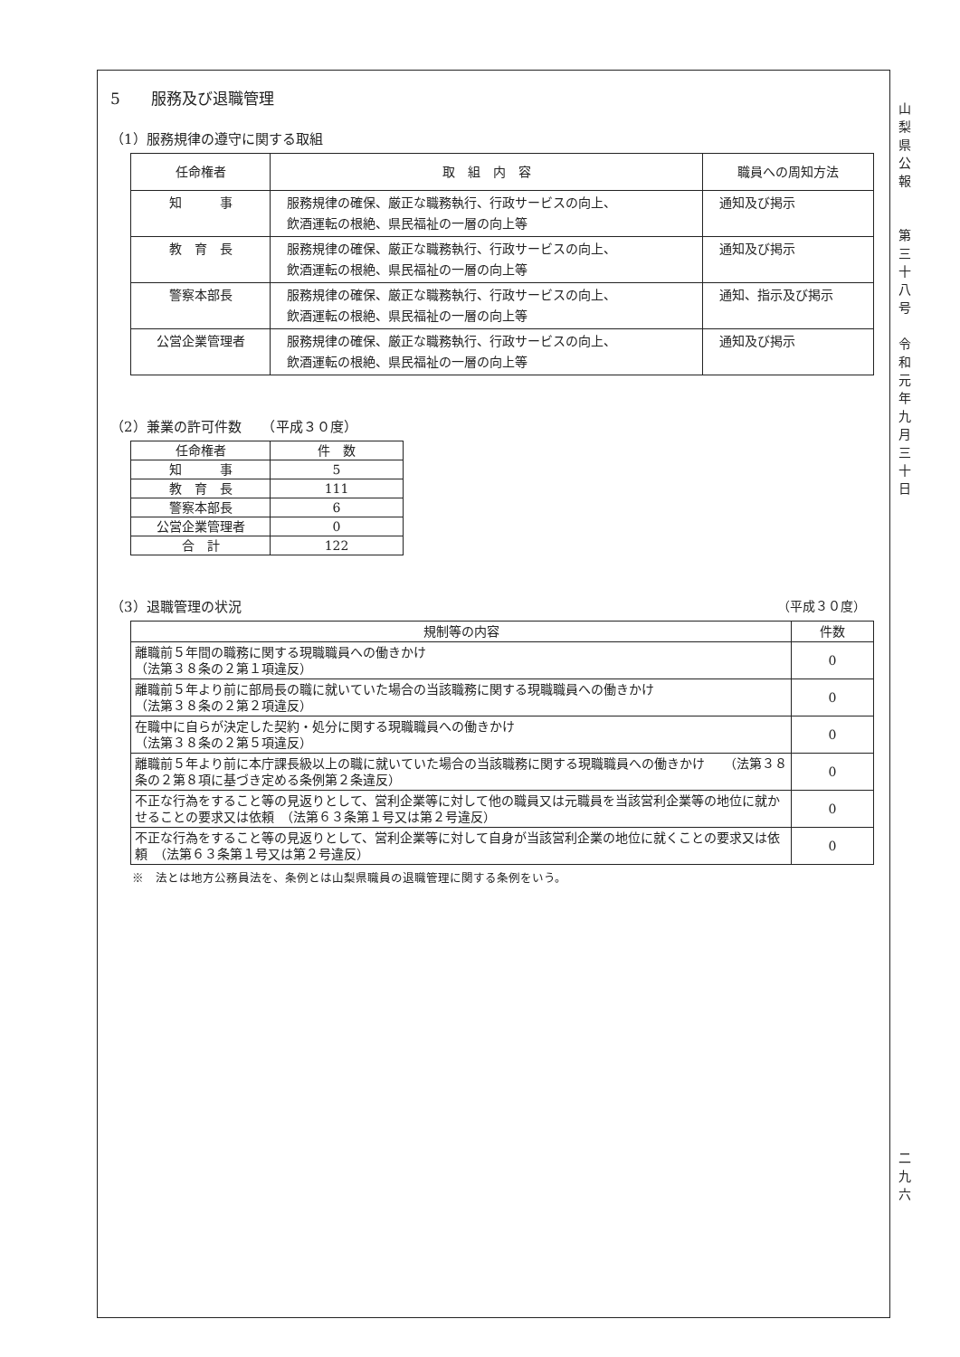山
梨
県
公
報
第
三
十
八
号
令
和
元
年
九
月
三
十
日
二
九
六
5　　服務及び退職管理
（1）服務規律の遵守に関する取組
| 任命権者 | 取 組 内 容 | 職員への周知方法 |
| --- | --- | --- |
| 知 事 | 服務規律の確保、厳正な職務執行、行政サービスの向上、 飲酒運転の根絶、県民福祉の一層の向上等 | 通知及び掲示 |
| 教 育 長 | 服務規律の確保、厳正な職務執行、行政サービスの向上、 飲酒運転の根絶、県民福祉の一層の向上等 | 通知及び掲示 |
| 警察本部長 | 服務規律の確保、厳正な職務執行、行政サービスの向上、 飲酒運転の根絶、県民福祉の一層の向上等 | 通知、指示及び掲示 |
| 公営企業管理者 | 服務規律の確保、厳正な職務執行、行政サービスの向上、 飲酒運転の根絶、県民福祉の一層の向上等 | 通知及び掲示 |
（2）兼業の許可件数　　（平成３０度）
| 任命権者 | 件 数 |
| 知 事 | 5 |
| 教 育 長 | 111 |
| 警察本部長 | 6 |
| 公営企業管理者 | 0 |
| 合 計 | 122 |
（3）退職管理の状況 （平成３０度）
| 規制等の内容 | 件数 |
| 離職前５年間の職務に関する現職職員への働きかけ （法第３８条の２第１項違反） | 0 |
| 離職前５年より前に部局長の職に就いていた場合の当該職務に関する現職職員への働きかけ （法第３８条の２第２項違反） | 0 |
| 在職中に自らが決定した契約・処分に関する現職職員への働きかけ （法第３８条の２第５項違反） | 0 |
| 離職前５年より前に本庁課長級以上の職に就いていた場合の当該職務に関する現職職員への働きかけ （法第３８条の２第８項に基づき定める条例第２条違反） | 0 |
| 不正な行為をすること等の見返りとして、営利企業等に対して他の職員又は元職員を当該営利企業等の地位に就かせることの要求又は依頼 （法第６３条第１号又は第２号違反） | 0 |
| 不正な行為をすること等の見返りとして、営利企業等に対して自身が当該営利企業の地位に就くことの要求又は依頼 （法第６３条第１号又は第２号違反） | 0 |
※　法とは地方公務員法を、条例とは山梨県職員の退職管理に関する条例をいう。